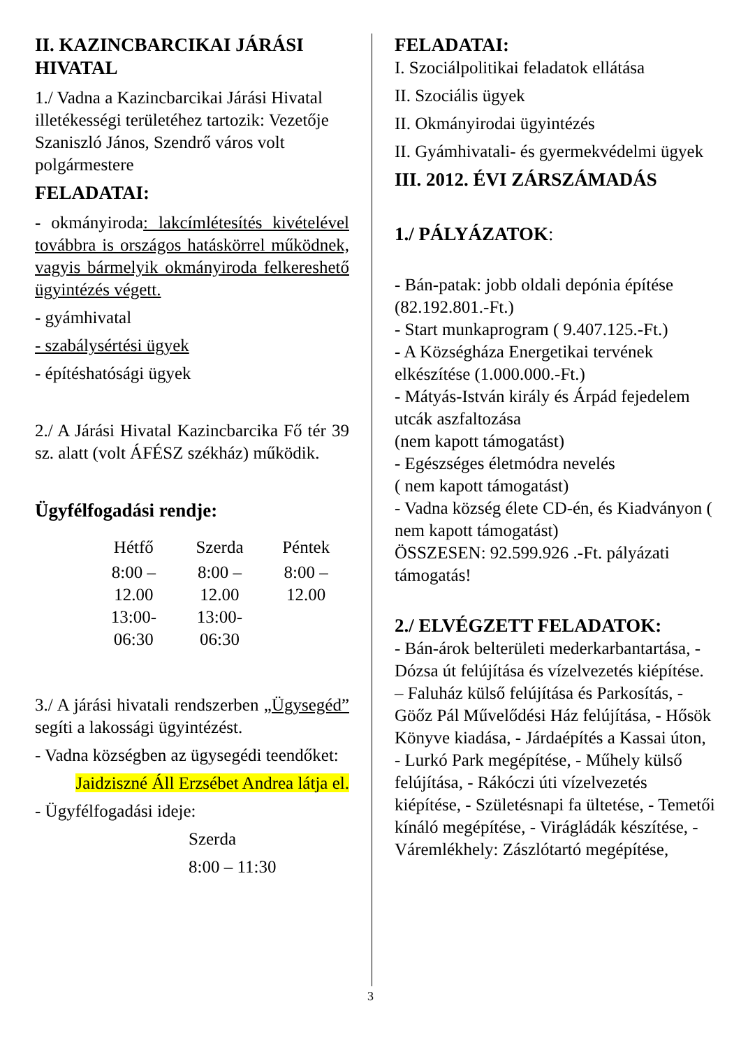II. KAZINCBARCIKAI JÁRÁSI HIVATAL
1./ Vadna a Kazincbarcikai Járási Hivatal illetékességi területéhez tartozik: Vezetője Szaniszló János, Szendrő város volt polgármestere
FELADATAI:
- okmányiroda: lakcímlétesítés kivételével továbbra is országos hatáskörrel működnek, vagyis bármelyik okmányiroda felkereshető ügyintézés végett.
- gyámhivatal
- szabálysértési ügyek
- építéshatósági ügyek
2./ A Járási Hivatal Kazincbarcika Fő tér 39 sz. alatt (volt ÁFÉSZ székház) működik.
Ügyfélfogadási rendje:
| Hétfő | Szerda | Péntek |
| --- | --- | --- |
| 8:00 – 12.00 13:00-06:30 | 8:00 – 12.00 13:00-06:30 | 8:00 – 12.00 |
3./ A járási hivatali rendszerben „Ügysegéd” segíti a lakossági ügyintézést.
- Vadna községben az ügysegédi teendőket:
Jaidziszné Áll Erzsébet Andrea látja el.
- Ügyfélfogadási ideje:
Szerda
8:00 – 11:30
FELADATAI:
I. Szociálpolitikai feladatok ellátása
II. Szociális ügyek
II. Okmányirodai ügyintézés
II. Gyámhivatali- és gyermekvédelmi ügyek
III. 2012. ÉVI ZÁRSZÁMADÁS
1./ PÁLYÁZATOK:
- Bán-patak: jobb oldali depónia építése (82.192.801.-Ft.)
- Start munkaprogram ( 9.407.125.-Ft.)
- A Községháza Energetikai tervének elkészítése (1.000.000.-Ft.)
- Mátyás-István király és Árpád fejedelem utcák aszfaltozása
(nem kapott támogatást)
- Egészséges életmódra nevelés
( nem kapott támogatást)
- Vadna község élete CD-én, és Kiadványon ( nem kapott támogatást)
ÖSSZESEN: 92.599.926 .-Ft. pályázati támogatás!
2./ ELVÉGZETT FELADATOK:
- Bán-árok belterületi mederkarbantartása, - Dózsa út felújítása és vízelvezetés kiépítése. – Faluház külső felújítása és Parkosítás, - Göőz Pál Művelődési Ház felújítása, - Hősök Könyve kiadása, - Járdaépítés a Kassai úton, - Lurkó Park megépítése, - Műhely külső felújítása, - Rákóczi úti vízelvezetés kiépítése, - Születésnapi fa ültetése, - Temetői kínáló megépítése, - Virágládák készítése, - Váremlékhely: Zászlótartó megépítése,
3